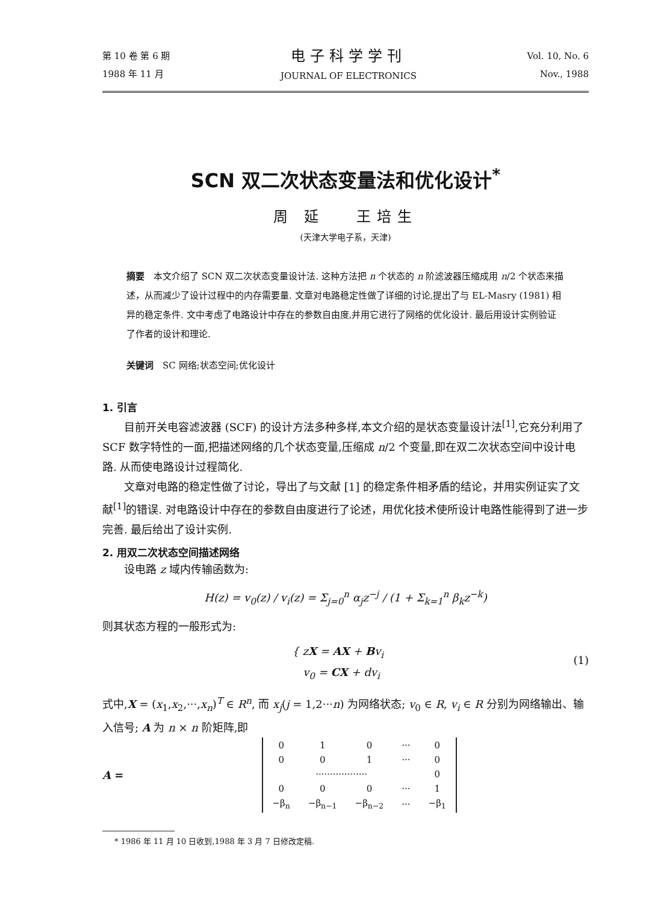第 10 卷 第 6 期
1988 年 11 月
电子科学学刊
JOURNAL OF ELECTRONICS
Vol. 10, No. 6
Nov., 1988
SCN 双二次状态变量法和优化设计<sup>*</sup>
周 延 王培生
(天津大学电子系，天津)
摘要　本文介绍了 SCN 双二次状态变量设计法. 这种方法把 n 个状态的 n 阶滤波器压缩成用 n/2 个状态来描述，从而减少了设计过程中的内存需要量. 文章对电路稳定性做了详细的讨论,提出了与 EL-Masry (1981) 相异的稳定条件. 文中考虑了电路设计中存在的参数自由度,并用它进行了网络的优化设计. 最后用设计实例验证了作者的设计和理论.
关键词　SC 网络;状态空间;优化设计
1. 引言
目前开关电容滤波器 (SCF) 的设计方法多种多样,本文介绍的是状态变量设计法<sup>[1]</sup>,它充分利用了 SCF 数字特性的一面,把描述网络的几个状态变量,压缩成 n/2 个变量,即在双二次状态空间中设计电路. 从而使电路设计过程简化.
文章对电路的稳定性做了讨论，导出了与文献 [1] 的稳定条件相矛盾的结论，并用实例证实了文献<sup>[1]</sup>的错误. 对电路设计中存在的参数自由度进行了论述，用优化技术使所设计电路性能得到了进一步完善. 最后给出了设计实例.
2. 用双二次状态空间描述网络
设电路 z 域内传输函数为:
H(z) = v<sub>0</sub>(z) / v<sub>i</sub>(z) = Σ<sub>j=0</sub><sup>n</sup> α<sub>j</sub>z<sup>−j</sup> / (1 + Σ<sub>k=1</sub><sup>n</sup> β<sub>k</sub>z<sup>−k</sup>)
则其状态方程的一般形式为:
{ zX = AX + Bv<sub>i</sub>
v<sub>0</sub> = CX + dv<sub>i</sub>
(1)
式中,X = (x<sub>1</sub>,x<sub>2</sub>,···,x<sub>n</sub>)<sup>T</sup> ∈ R<sup>n</sup>, 而 x<sub>j</sub>(j = 1,2···n) 为网络状态; v<sub>0</sub> ∈ R, v<sub>i</sub> ∈ R 分别为网络输出、输入信号; A 为 n × n 阶矩阵,即
A =
| 0 | 1 | 0 | ··· | 0 |
| 0 | 0 | 1 | ··· | 0 |
| ·················· | | | | 0 |
| 0 | 0 | 0 | ··· | 1 |
| −β<sub>n</sub> | −β<sub>n−1</sub> | −β<sub>n−2</sub> | ··· | −β<sub>1</sub> |
* 1986 年 11 月 10 日收到,1988 年 3 月 7 日修改定稿.